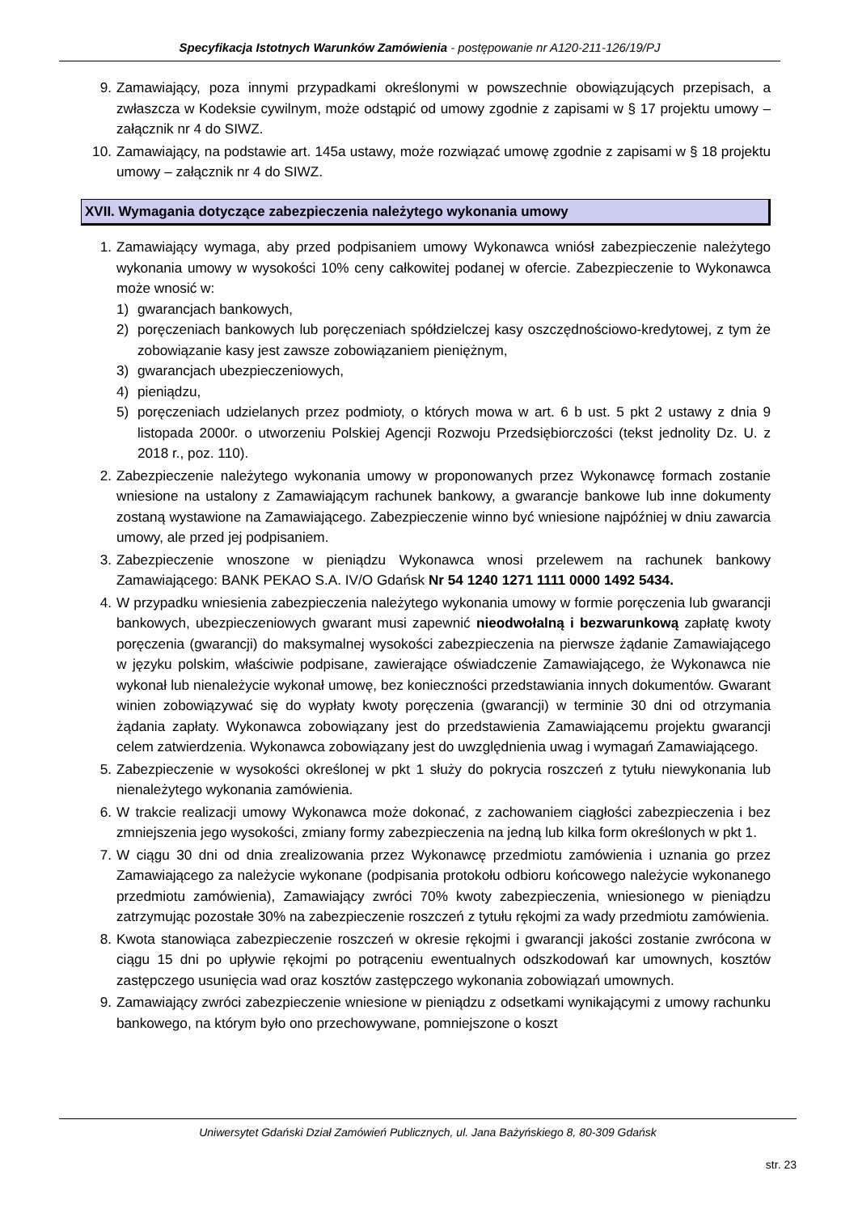Specyfikacja Istotnych Warunków Zamówienia - postępowanie nr A120-211-126/19/PJ
9. Zamawiający, poza innymi przypadkami określonymi w powszechnie obowiązujących przepisach, a zwłaszcza w Kodeksie cywilnym, może odstąpić od umowy zgodnie z zapisami w § 17 projektu umowy – załącznik nr 4 do SIWZ.
10. Zamawiający, na podstawie art. 145a ustawy, może rozwiązać umowę zgodnie z zapisami w § 18 projektu umowy – załącznik nr 4 do SIWZ.
XVII. Wymagania dotyczące zabezpieczenia należytego wykonania umowy
1. Zamawiający wymaga, aby przed podpisaniem umowy Wykonawca wniósł zabezpieczenie należytego wykonania umowy w wysokości 10% ceny całkowitej podanej w ofercie. Zabezpieczenie to Wykonawca może wnosić w:
1) gwarancjach bankowych,
2) poręczeniach bankowych lub poręczeniach spółdzielczej kasy oszczędnościowo-kredytowej, z tym że zobowiązanie kasy jest zawsze zobowiązaniem pieniężnym,
3) gwarancjach ubezpieczeniowych,
4) pieniądzu,
5) poręczeniach udzielanych przez podmioty, o których mowa w art. 6 b ust. 5 pkt 2 ustawy z dnia 9 listopada 2000r. o utworzeniu Polskiej Agencji Rozwoju Przedsiębiorczości (tekst jednolity Dz. U. z 2018 r., poz. 110).
2. Zabezpieczenie należytego wykonania umowy w proponowanych przez Wykonawcę formach zostanie wniesione na ustalony z Zamawiającym rachunek bankowy, a gwarancje bankowe lub inne dokumenty zostaną wystawione na Zamawiającego. Zabezpieczenie winno być wniesione najpóźniej w dniu zawarcia umowy, ale przed jej podpisaniem.
3. Zabezpieczenie wnoszone w pieniądzu Wykonawca wnosi przelewem na rachunek bankowy Zamawiającego: BANK PEKAO S.A. IV/O Gdańsk Nr 54 1240 1271 1111 0000 1492 5434.
4. W przypadku wniesienia zabezpieczenia należytego wykonania umowy w formie poręczenia lub gwarancji bankowych, ubezpieczeniowych gwarant musi zapewnić nieodwołalną i bezwarunkową zapłatę kwoty poręczenia (gwarancji) do maksymalnej wysokości zabezpieczenia na pierwsze żądanie Zamawiającego w języku polskim, właściwie podpisane, zawierające oświadczenie Zamawiającego, że Wykonawca nie wykonał lub nienależycie wykonał umowę, bez konieczności przedstawiania innych dokumentów. Gwarant winien zobowiązywać się do wypłaty kwoty poręczenia (gwarancji) w terminie 30 dni od otrzymania żądania zapłaty. Wykonawca zobowiązany jest do przedstawienia Zamawiającemu projektu gwarancji celem zatwierdzenia. Wykonawca zobowiązany jest do uwzględnienia uwag i wymagań Zamawiającego.
5. Zabezpieczenie w wysokości określonej w pkt 1 służy do pokrycia roszczeń z tytułu niewykonania lub nienależytego wykonania zamówienia.
6. W trakcie realizacji umowy Wykonawca może dokonać, z zachowaniem ciągłości zabezpieczenia i bez zmniejszenia jego wysokości, zmiany formy zabezpieczenia na jedną lub kilka form określonych w pkt 1.
7. W ciągu 30 dni od dnia zrealizowania przez Wykonawcę przedmiotu zamówienia i uznania go przez Zamawiającego za należycie wykonane (podpisania protokołu odbioru końcowego należycie wykonanego przedmiotu zamówienia), Zamawiający zwróci 70% kwoty zabezpieczenia, wniesionego w pieniądzu zatrzymując pozostałe 30% na zabezpieczenie roszczeń z tytułu rękojmi za wady przedmiotu zamówienia.
8. Kwota stanowiąca zabezpieczenie roszczeń w okresie rękojmi i gwarancji jakości zostanie zwrócona w ciągu 15 dni po upływie rękojmi po potrąceniu ewentualnych odszkodowań kar umownych, kosztów zastępczego usunięcia wad oraz kosztów zastępczego wykonania zobowiązań umownych.
9. Zamawiający zwróci zabezpieczenie wniesione w pieniądzu z odsetkami wynikającymi z umowy rachunku bankowego, na którym było ono przechowywane, pomniejszone o koszt
Uniwersytet Gdański Dział Zamówień Publicznych, ul. Jana Bażyńskiego 8, 80-309 Gdańsk
str. 23